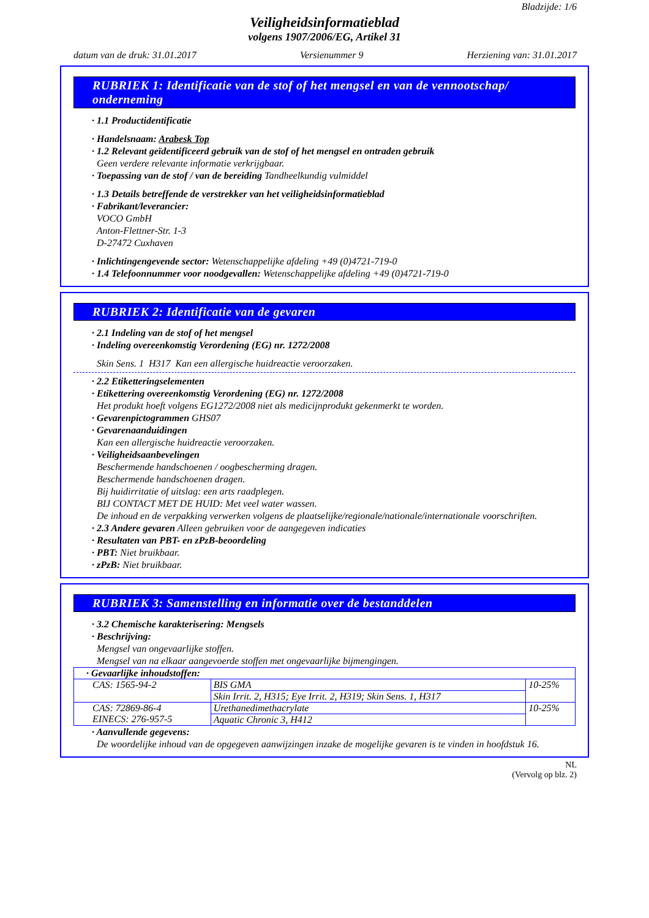Bladzijde: 1/6
Veiligheidsinformatieblad
volgens 1907/2006/EG, Artikel 31
datum van de druk: 31.01.2017 Versienummer 9 Herziening van: 31.01.2017
RUBRIEK 1: Identificatie van de stof of het mengsel en van de vennootschap/ onderneming
· 1.1 Productidentificatie
· Handelsnaam: Arabesk Top
· 1.2 Relevant geïdentificeerd gebruik van de stof of het mengsel en ontraden gebruik
Geen verdere relevante informatie verkrijgbaar.
· Toepassing van de stof / van de bereiding Tandheelkundig vulmiddel
· 1.3 Details betreffende de verstrekker van het veiligheidsinformatieblad
· Fabrikant/leverancier:
VOCO GmbH
Anton-Flettner-Str. 1-3
D-27472 Cuxhaven
· Inlichtingengevende sector: Wetenschappelijke afdeling +49 (0)4721-719-0
· 1.4 Telefoonnummer voor noodgevallen: Wetenschappelijke afdeling +49 (0)4721-719-0
RUBRIEK 2: Identificatie van de gevaren
· 2.1 Indeling van de stof of het mengsel
· Indeling overeenkomstig Verordening (EG) nr. 1272/2008
Skin Sens. 1 H317 Kan een allergische huidreactie veroorzaken.
· 2.2 Etiketteringselementen
· Etikettering overeenkomstig Verordening (EG) nr. 1272/2008
Het produkt hoeft volgens EG1272/2008 niet als medicijnprodukt gekenmerkt te worden.
· Gevarenpictogrammen GHS07
· Gevarenaanduidingen
Kan een allergische huidreactie veroorzaken.
· Veiligheidsaanbevelingen
Beschermende handschoenen / oogbescherming dragen.
Beschermende handschoenen dragen.
Bij huidirritatie of uitslag: een arts raadplegen.
BIJ CONTACT MET DE HUID: Met veel water wassen.
De inhoud en de verpakking verwerken volgens de plaatselijke/regionale/nationale/internationale voorschriften.
· 2.3 Andere gevaren Alleen gebruiken voor de aangegeven indicaties
· Resultaten van PBT- en zPzB-beoordeling
· PBT: Niet bruikbaar.
· zPzB: Niet bruikbaar.
RUBRIEK 3: Samenstelling en informatie over de bestanddelen
· 3.2 Chemische karakterisering: Mengsels
· Beschrijving:
Mengsel van ongevaarlijke stoffen.
Mengsel van na elkaar aangevoerde stoffen met ongevaarlijke bijmengingen.
| · Gevaarlijke inhoudstoffen: | | |
| CAS: 1565-94-2 | BIS GMA | 10-25% |
| | Skin Irrit. 2, H315; Eye Irrit. 2, H319; Skin Sens. 1, H317 | |
| CAS: 72869-86-4 EINECS: 276-957-5 | Urethanedimethacrylate | 10-25% |
| | Aquatic Chronic 3, H412 | |
· Aanvullende gegevens:
De woordelijke inhoud van de opgegeven aanwijzingen inzake de mogelijke gevaren is te vinden in hoofdstuk 16.
NL
(Vervolg op blz. 2)